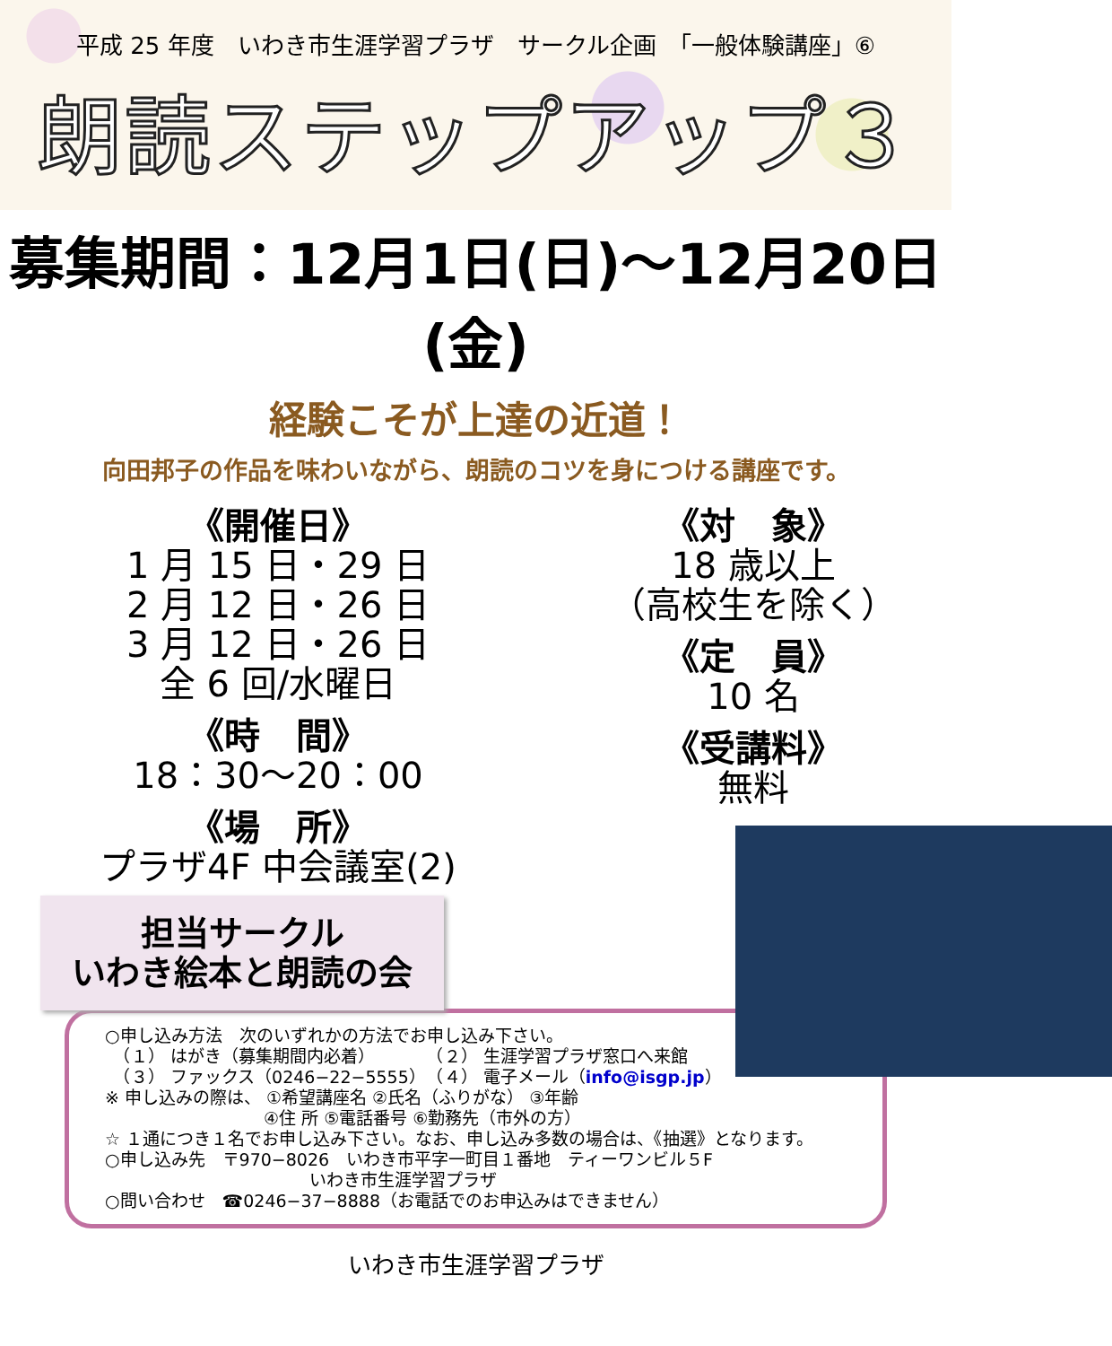平成 25 年度　いわき市生涯学習プラザ　サークル企画　「一般体験講座」⑥
朗読ステップアップ３
募集期間：12月1日(日)～12月20日(金)
経験こそが上達の近道！
向田邦子の作品を味わいながら、朗読のコツを身につける講座です。
《開催日》
1 月 15 日・29 日
2 月 12 日・26 日
3 月 12 日・26 日
全 6 回/水曜日
《時　間》
18：30～20：00
《場　所》
プラザ4F 中会議室(2)
担当サークル
いわき絵本と朗読の会
《対　象》
18 歳以上
（高校生を除く）
《定　員》
10 名
《受講料》
無料
○申し込み方法　次のいずれかの方法でお申し込み下さい。
　（１） はがき（募集期間内必着）　　　　（２） 生涯学習プラザ窓口へ来館
　（３） ファックス（0246−22−5555）　（４） 電子メール（info@isgp.jp）
※ 申し込みの際は、 ①希望講座名 ②氏名（ふりがな） ③年齢
　　　　　　　　　 ④住 所 ⑤電話番号 ⑥勤務先（市外の方）
☆ １通につき１名でお申し込み下さい。なお、申し込み多数の場合は、《抽選》となります。
○申し込み先　〒970−8026　いわき市平字一町目１番地　ティーワンビル５F
　　　　　　　　　　　　いわき市生涯学習プラザ
○問い合わせ　☎0246−37−8888（お電話でのお申込みはできません）
いわき市生涯学習プラザ